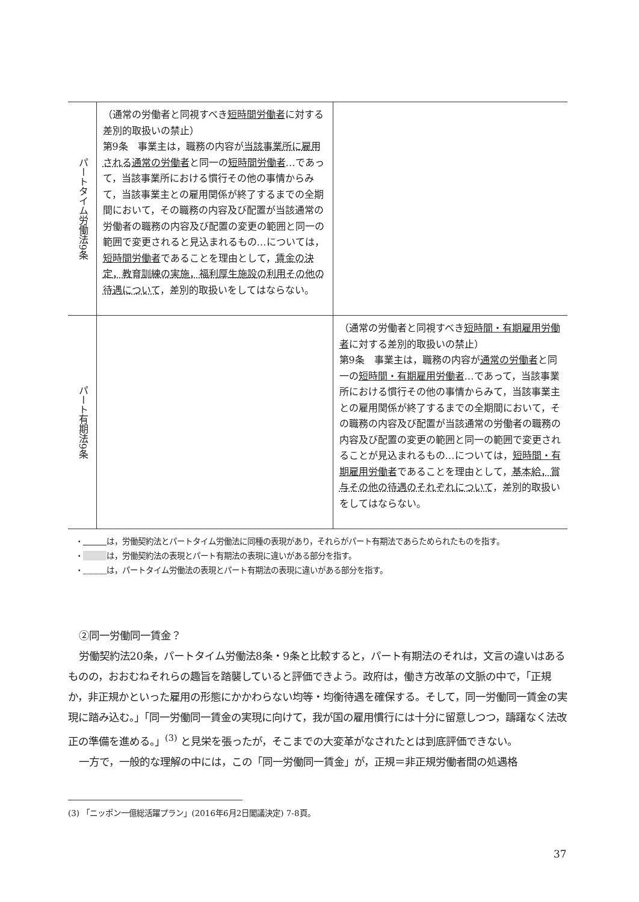| パートタイム労働法9条 | （通常の労働者と同視すべき 短時間労働者 に対する差別的取扱いの禁止） 第9条 事業主は，職務の内容が 当該事業所に雇用される 通常の労働者 と同一の 短時間労働者 …であって，当該事業所における慣行その他の事情からみて，当該事業主との雇用関係が終了するまでの全期間において，その職務の内容及び配置が当該通常の労働者の職務の内容及び配置の変更の範囲と同一の範囲で変更されると見込まれるもの…については， 短時間労働者 であることを理由として， 賃金の決定，教育訓練の実施，福利厚生施設の利用その他の待遇について ，差別的取扱いをしてはならない。 | |
| パート有期法9条 | | （通常の労働者と同視すべき 短時間・有期雇用労働者 に対する差別的取扱いの禁止） 第9条 事業主は，職務の内容が 通常の労働者 と同一の 短時間・有期雇用労働者 …であって，当該事業所における慣行その他の事情からみて，当該事業主との雇用関係が終了するまでの全期間において，その職務の内容及び配置が当該通常の労働者の職務の内容及び配置の変更の範囲と同一の範囲で変更されることが見込まれるもの…については， 短時間・有期雇用労働者 であることを理由として， 基本給，賞与その他の待遇のそれぞれについて ，差別的取扱いをしてはならない。 |
・　　　 は，労働契約法とパートタイム労働法に同種の表現があり，それらがパート有期法であらためられたものを指す。
・　　　 は，労働契約法の表現とパート有期法の表現に違いがある部分を指す。
・　　　 は，パートタイム労働法の表現とパート有期法の表現に違いがある部分を指す。
②同一労働同一賃金？
労働契約法20条，パートタイム労働法8条・9条と比較すると，パート有期法のそれは，文言の違いはあるものの，おおむねそれらの趣旨を踏襲していると評価できよう。政府は，働き方改革の文脈の中で，「正規か，非正規かといった雇用の形態にかかわらない均等・均衡待遇を確保する。そして，同一労働同一賃金の実現に踏み込む。」「同一労働同一賃金の実現に向けて，我が国の雇用慣行には十分に留意しつつ，躊躇なく法改正の準備を進める。」<sup>(3)</sup> と見栄を張ったが，そこまでの大変革がなされたとは到底評価できない。
一方で，一般的な理解の中には，この「同一労働同一賃金」が，正規＝非正規労働者間の処遇格
(3) 「ニッポン一億総活躍プラン」(2016年6月2日閣議決定) 7-8頁。
37